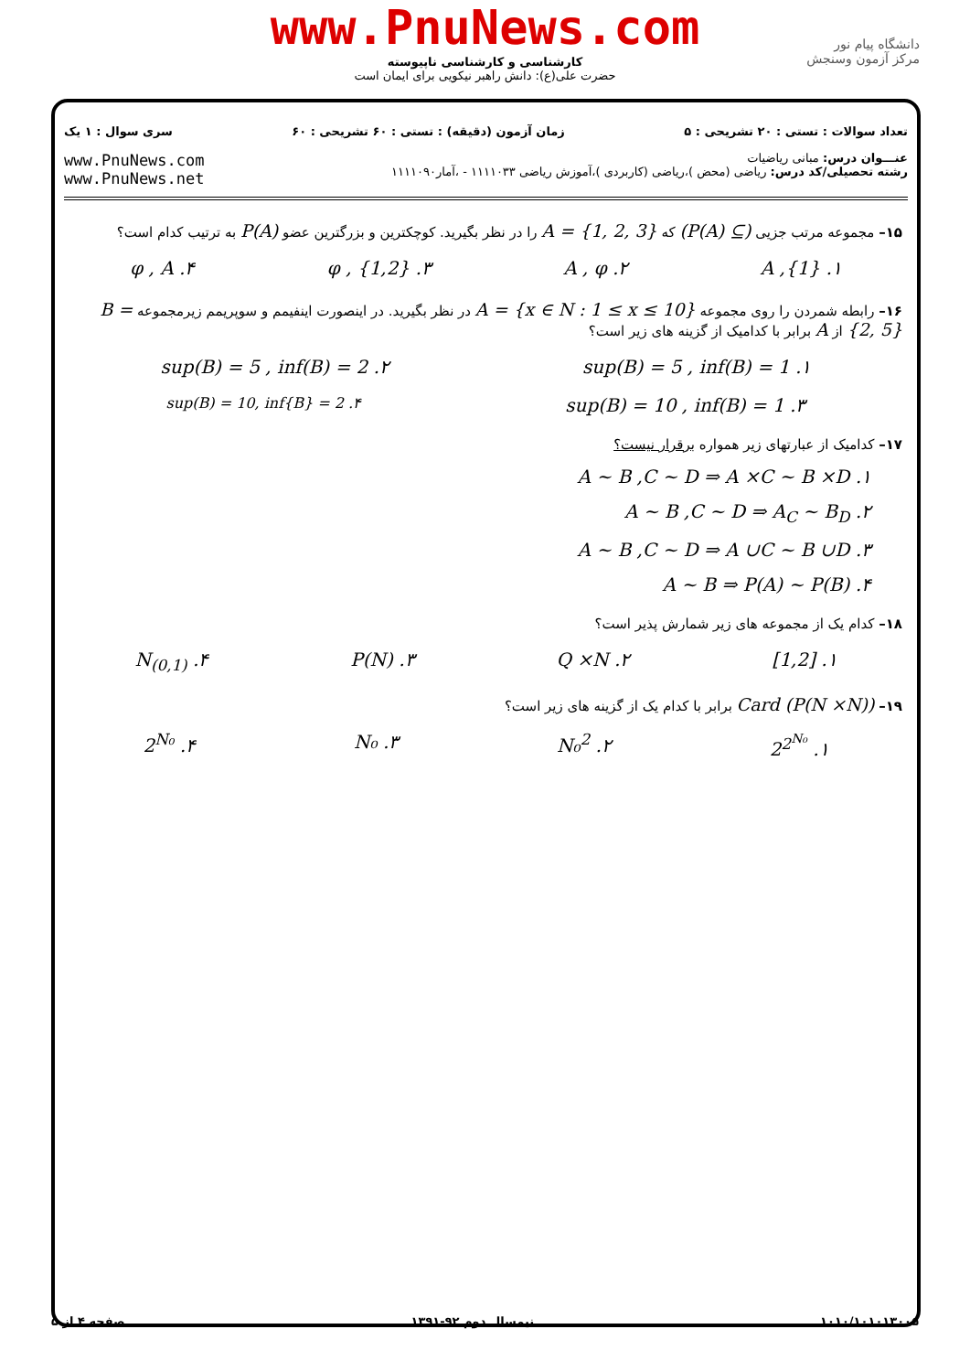www.PnuNews.com
کارشناسی و کارشناسی ناپیوسته
حضرت علی(ع): دانش راهبر نیکویی برای ایمان است
دانشگاه پیام نور
مرکز آزمون وسنجش
تعداد سوالات : تستی : ۲۰ تشریحی : ۵ زمان آزمون (دقیقه) : تستی : ۶۰ تشریحی : ۶۰ سری سوال : ۱ یک
عنـــوان درس: مبانی ریاضیات
رشته تحصیلی/کد درس: ریاضی (محض )،ریاضی (کاربردی )،آموزش ریاضی ۱۱۱۱۰۳۳ - ،آمار۱۱۱۱۰۹۰
www.PnuNews.com
www.PnuNews.net
۱۵– مجموعه مرتب جزیی (P(A) ⊆) که A = {1, 2, 3} را در نظر بگیرید. کوچکترین و بزرگترین عضو P(A) به ترتیب کدام است؟
۱. A ,{1} ۲. A , φ ۳. φ , {1,2} ۴. φ , A
۱۶– رابطه شمردن را روی مجموعه A = {x ∈ N : 1 ≤ x ≤ 10} در نظر بگیرید. در اینصورت اینفیمم و سوپریمم زیرمجموعه B = {2, 5} از A برابر با کدامیک از گزینه های زیر است؟
۱. sup(B) = 5 , inf(B) = 1 ۲. sup(B) = 5 , inf(B) = 2
۳. sup(B) = 10 , inf(B) = 1 ۴. sup(B) = 10, inf{B} = 2
۱۷– کدامیک از عبارتهای زیر همواره برقرار نیست؟
۱. A ~ B ,C ~ D ⇒ A ×C ~ B ×D
۲. A ~ B ,C ~ D ⇒ A<sub>C</sub> ~ B<sub>D</sub>
۳. A ~ B ,C ~ D ⇒ A ∪C ~ B ∪D
۴. A ~ B ⇒ P(A) ~ P(B)
۱۸– کدام یک از مجموعه های زیر شمارش پذیر است؟
۱. [1,2] ۲. Q ×N ۳. P(N) ۴. N<sub>(0,1)</sub>
۱۹– Card (P(N ×N)) برابر با کدام یک از گزینه های زیر است؟
۱. 2<sup>2<sup>N₀</sup></sup> ۲. N₀<sup>2</sup> ۳. N₀ ۴. 2<sup>N₀</sup>
۱۰۱۰/۱۰۱۰۱۳۰۰۵ نیمسال دوم ۹۲-۱۳۹۱ صفحه ۴ از ۵